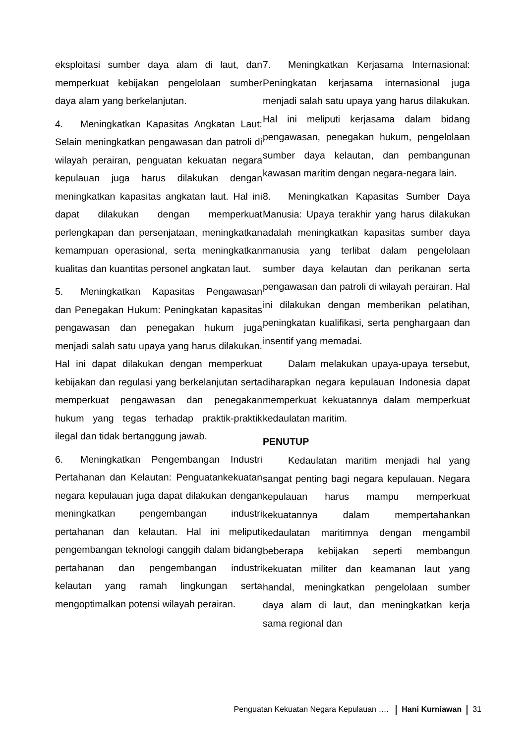eksploitasi sumber daya alam di laut, dan memperkuat kebijakan pengelolaan sumber daya alam yang berkelanjutan.
4. Meningkatkan Kapasitas Angkatan Laut: Selain meningkatkan pengawasan dan patroli di wilayah perairan, penguatan kekuatan negara kepulauan juga harus dilakukan dengan meningkatkan kapasitas angkatan laut. Hal ini dapat dilakukan dengan memperkuat perlengkapan dan persenjataan, meningkatkan kemampuan operasional, serta meningkatkan kualitas dan kuantitas personel angkatan laut.
5. Meningkatkan Kapasitas Pengawasan dan Penegakan Hukum: Peningkatan kapasitas pengawasan dan penegakan hukum juga menjadi salah satu upaya yang harus dilakukan. Hal ini dapat dilakukan dengan memperkuat kebijakan dan regulasi yang berkelanjutan serta memperkuat pengawasan dan penegakan hukum yang tegas terhadap praktik-praktik ilegal dan tidak bertanggung jawab.
6. Meningkatkan Pengembangan Industri Pertahanan dan Kelautan: Penguatankekuatan negara kepulauan juga dapat dilakukan dengan meningkatkan pengembangan industri pertahanan dan kelautan. Hal ini meliputi pengembangan teknologi canggih dalam bidang pertahanan dan pengembangan industri kelautan yang ramah lingkungan serta mengoptimalkan potensi wilayah perairan.
7. Meningkatkan Kerjasama Internasional: Peningkatan kerjasama internasional juga menjadi salah satu upaya yang harus dilakukan. Hal ini meliputi kerjasama dalam bidang pengawasan, penegakan hukum, pengelolaan sumber daya kelautan, dan pembangunan kawasan maritim dengan negara-negara lain.
8. Meningkatkan Kapasitas Sumber Daya Manusia: Upaya terakhir yang harus dilakukan adalah meningkatkan kapasitas sumber daya manusia yang terlibat dalam pengelolaan sumber daya kelautan dan perikanan serta pengawasan dan patroli di wilayah perairan. Hal ini dilakukan dengan memberikan pelatihan, peningkatan kualifikasi, serta penghargaan dan insentif yang memadai.
Dalam melakukan upaya-upaya tersebut, diharapkan negara kepulauan Indonesia dapat memperkuat kekuatannya dalam memperkuat kedaulatan maritim.
PENUTUP
Kedaulatan maritim menjadi hal yang sangat penting bagi negara kepulauan. Negara kepulauan harus mampu memperkuat kekuatannya dalam mempertahankan kedaulatan maritimnya dengan mengambil beberapa kebijakan seperti membangun kekuatan militer dan keamanan laut yang handal, meningkatkan pengelolaan sumber daya alam di laut, dan meningkatkan kerja sama regional dan
Penguatan Kekuatan Negara Kepulauan …. Hani Kurniawan 31